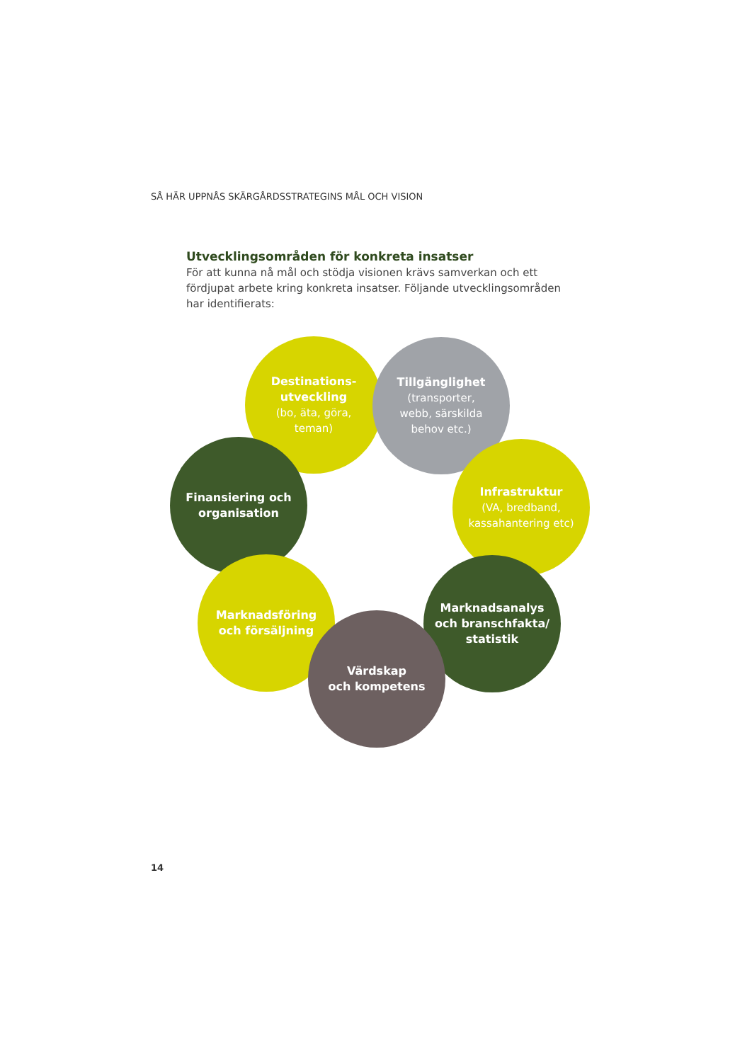SÅ HÄR UPPNÅS SKÄRGÅRDSSTRATEGINS MÅL OCH VISION
Utvecklingsområden för konkreta insatser
För att kunna nå mål och stödja visionen krävs samverkan och ett fördjupat arbete kring konkreta insatser. Följande utvecklingsområden har identifierats:
Destinations-
utveckling
(bo, äta, göra,
teman)
Tillgänglighet
(transporter,
webb, särskilda
behov etc.)
Infrastruktur
(VA, bredband,
kassahantering etc)
Finansiering och
organisation
Marknadsanalys
och branschfakta/
statistik
Marknadsföring
och försäljning
Värdskap
och kompetens
14